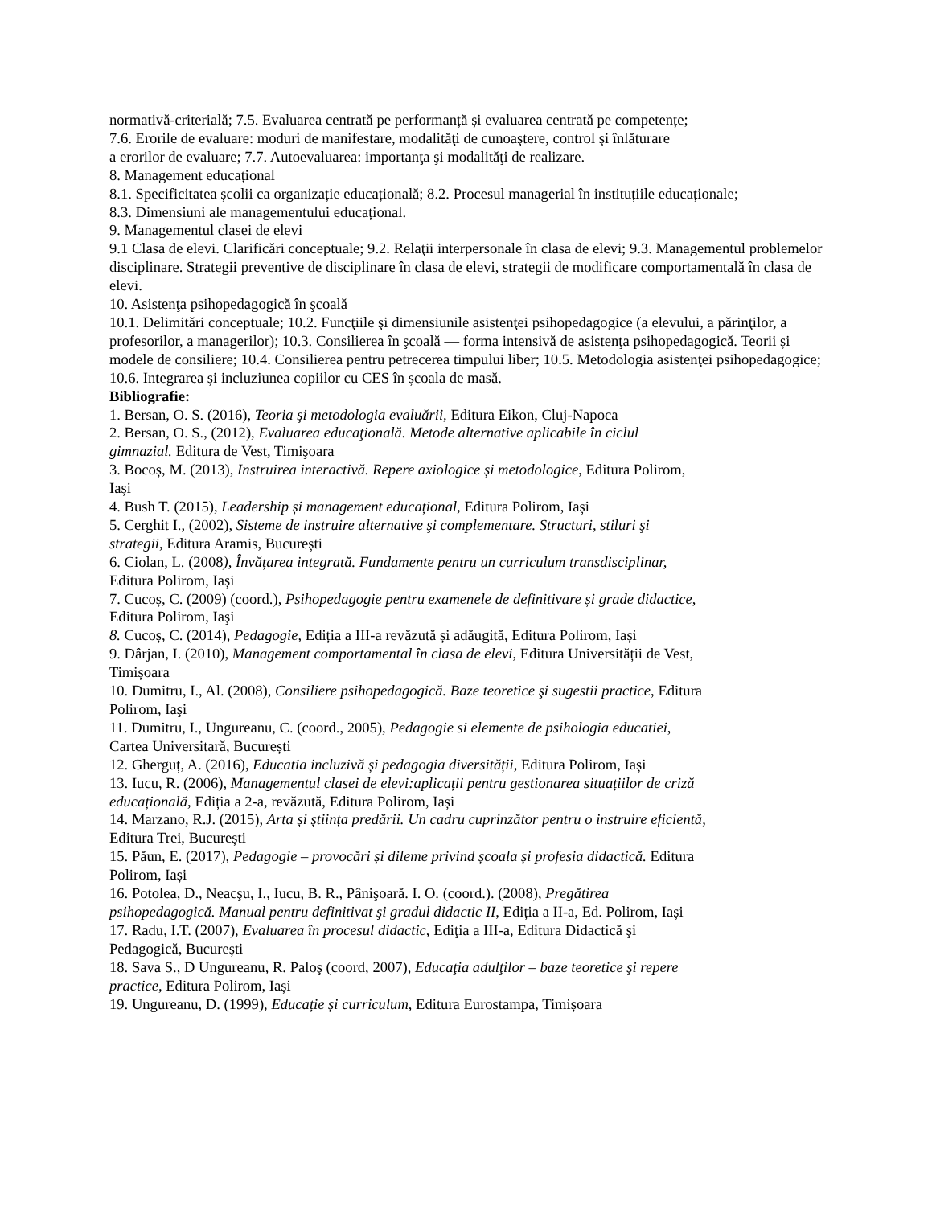normativă-criterială; 7.5. Evaluarea centrată pe performanță și evaluarea centrată pe competențe;
7.6. Erorile de evaluare: moduri de manifestare, modalităţi de cunoaştere, control şi înlăturare
a erorilor de evaluare; 7.7. Autoevaluarea: importanţa şi modalităţi de realizare.
8. Management educațional
8.1. Specificitatea școlii ca organizație educațională; 8.2. Procesul managerial în instituțiile educaționale;
8.3. Dimensiuni ale managementului educațional.
9. Managementul clasei de elevi
9.1 Clasa de elevi. Clarificări conceptuale; 9.2. Relaţii interpersonale în clasa de elevi; 9.3. Managementul problemelor disciplinare. Strategii preventive de disciplinare în clasa de elevi, strategii de modificare comportamentală în clasa de elevi.
10. Asistenţa psihopedagogică în şcoală
10.1. Delimitări conceptuale; 10.2. Funcţiile şi dimensiunile asistenţei psihopedagogice (a elevului, a părinţilor, a profesorilor, a managerilor); 10.3. Consilierea în şcoală — forma intensivă de asistenţa psihopedagogică. Teorii și modele de consiliere; 10.4. Consilierea pentru petrecerea timpului liber; 10.5. Metodologia asistenţei psihopedagogice; 10.6. Integrarea și incluziunea copiilor cu CES în școala de masă.
Bibliografie:
1. Bersan, O. S. (2016), Teoria şi metodologia evaluării, Editura Eikon, Cluj-Napoca
2. Bersan, O. S., (2012), Evaluarea educaţională. Metode alternative aplicabile în ciclul
gimnazial. Editura de Vest, Timişoara
3. Bocoș, M. (2013), Instruirea interactivă. Repere axiologice și metodologice, Editura Polirom,
Iași
4. Bush T. (2015), Leadership și management educațional, Editura Polirom, Iași
5. Cerghit I., (2002), Sisteme de instruire alternative şi complementare. Structuri, stiluri şi
strategii, Editura Aramis, București
6. Ciolan, L. (2008), Învățarea integrată. Fundamente pentru un curriculum transdisciplinar,
Editura Polirom, Iași
7. Cucoș, C. (2009) (coord.), Psihopedagogie pentru examenele de definitivare și grade didactice,
Editura Polirom, Iaşi
8. Cucoș, C. (2014), Pedagogie, Ediția a III-a revăzută și adăugită, Editura Polirom, Iași
9. Dârjan, I. (2010), Management comportamental în clasa de elevi, Editura Universității de Vest,
Timișoara
10. Dumitru, I., Al. (2008), Consiliere psihopedagogică. Baze teoretice şi sugestii practice, Editura
Polirom, Iaşi
11. Dumitru, I., Ungureanu, C. (coord., 2005), Pedagogie si elemente de psihologia educatiei,
Cartea Universitară, București
12. Gherguț, A. (2016), Educatia incluzivă și pedagogia diversității, Editura Polirom, Iași
13. Iucu, R. (2006), Managementul clasei de elevi:aplicații pentru gestionarea situațiilor de criză
educațională, Ediția a 2-a, revăzută, Editura Polirom, Iași
14. Marzano, R.J. (2015), Arta și știința predării. Un cadru cuprinzător pentru o instruire eficientă,
Editura Trei, București
15. Păun, E. (2017), Pedagogie – provocări și dileme privind școala și profesia didactică. Editura
Polirom, Iași
16. Potolea, D., Neacşu, I., Iucu, B. R., Pânişoară. I. O. (coord.). (2008), Pregătirea
psihopedagogică. Manual pentru definitivat şi gradul didactic II, Ediția a II-a, Ed. Polirom, Iași
17. Radu, I.T. (2007), Evaluarea în procesul didactic, Ediţia a III-a, Editura Didactică şi
Pedagogică, București
18. Sava S., D Ungureanu, R. Paloş (coord, 2007), Educaţia adulţilor – baze teoretice şi repere
practice, Editura Polirom, Iași
19. Ungureanu, D. (1999), Educație și curriculum, Editura Eurostampa, Timișoara